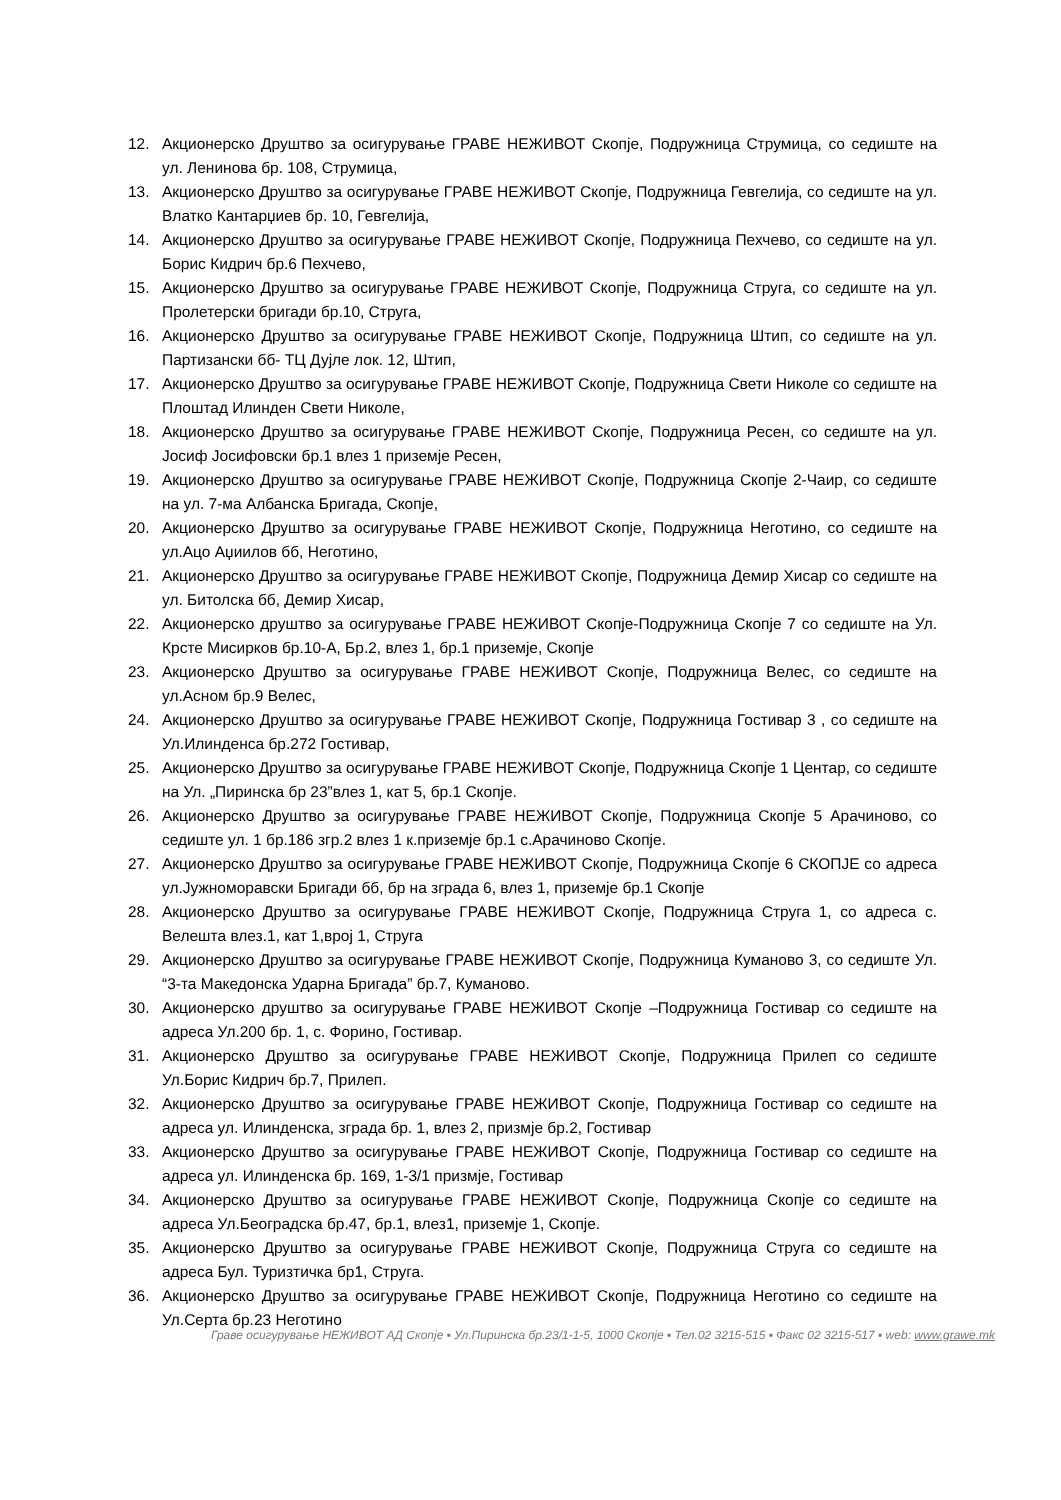12. Акционерско Друштво за осигурување ГРАВЕ НЕЖИВОТ Скопје, Подружница Струмица, со седиште на ул. Ленинова бр. 108, Струмица,
13. Акционерско Друштво за осигурување ГРАВЕ НЕЖИВОТ Скопје, Подружница Гевгелија, со седиште на ул. Влатко Кантарџиев бр. 10, Гевгелија,
14. Акционерско Друштво за осигурување ГРАВЕ НЕЖИВОТ Скопје, Подружница Пехчево, со седиште на ул. Борис Кидрич бр.6 Пехчево,
15. Акционерско Друштво за осигурување ГРАВЕ НЕЖИВОТ Скопје, Подружница Струга, со седиште на ул. Пролетерски бригади бр.10, Струга,
16. Акционерско Друштво за осигурување ГРАВЕ НЕЖИВОТ Скопје, Подружница Штип, со седиште на ул. Партизански бб- ТЦ Дуjле лок. 12, Штип,
17. Акционерско Друштво за осигурување ГРАВЕ НЕЖИВОТ Скопје, Подружница Свети Николе со седиште на Плоштад Илинден Свети Николе,
18. Акционерско Друштво за осигурување ГРАВЕ НЕЖИВОТ Скопје, Подружница Ресен, со седиште на ул. Јосиф Јосифовски бр.1 влез 1 приземје Ресен,
19. Акционерско Друштво за осигурување ГРАВЕ НЕЖИВОТ Скопје, Подружница Скопје 2-Чаир, со седиште на ул. 7-ма Албанска Бригада, Скопје,
20. Акционерско Друштво за осигурување ГРАВЕ НЕЖИВОТ Скопје, Подружница Неготино, со седиште на ул.Ацо Аџиилов бб, Неготино,
21. Акционерско Друштво за осигурување ГРАВЕ НЕЖИВОТ Скопје, Подружница Демир Хисар со седиште на ул. Битолска бб, Демир Хисар,
22. Акционерско друштво за осигурување ГРАВЕ НЕЖИВОТ Скопје-Подружница Скопје 7 со седиште на Ул. Крсте Мисирков бр.10-А, Бр.2, влез 1, бр.1 приземје, Скопје
23. Акционерско Друштво за осигурување ГРАВЕ НЕЖИВОТ Скопје, Подружница Велес, со седиште на ул.Асном бр.9 Велес,
24. Акционерско Друштво за осигурување ГРАВЕ НЕЖИВОТ Скопје, Подружница Гостивар 3 , со седиште на Ул.Илинденса бр.272 Гостивар,
25. Акционерско Друштво за осигурување ГРАВЕ НЕЖИВОТ Скопје, Подружница Скопје 1 Центар, со седиште на Ул. „Пиринска бр 23”влез 1, кат 5, бр.1 Скопје.
26. Акционерско Друштво за осигурување ГРАВЕ НЕЖИВОТ Скопје, Подружница Скопје 5 Арачиново, со седиште ул. 1 бр.186 згр.2 влез 1 к.приземје бр.1 с.Арачиново Скопје.
27. Акционерско Друштво за осигурување ГРАВЕ НЕЖИВОТ Скопје, Подружница Скопје 6 СКОПЈЕ со адреса ул.Јужноморавски Бригади бб, бр на зграда 6, влез 1, приземје бр.1 Скопје
28. Акционерско Друштво за осигурување ГРАВЕ НЕЖИВОТ Скопје, Подружница Струга 1, со адреса с. Велешта влез.1, кат 1,врој 1, Струга
29. Акционерско Друштво за осигурување ГРАВЕ НЕЖИВОТ Скопје, Подружница Куманово 3, со седиште Ул. “3-та Македонска Ударна Бригада” бр.7, Куманово.
30. Акционерско друштво за осигурување ГРАВЕ НЕЖИВОТ Скопје –Подружница Гостивар со седиште на адреса Ул.200 бр. 1, с. Форино, Гостивар.
31. Акционерско Друштво за осигурување ГРАВЕ НЕЖИВОТ Скопје, Подружница Прилеп со седиште Ул.Борис Кидрич бр.7, Прилеп.
32. Акционерско Друштво за осигурување ГРАВЕ НЕЖИВОТ Скопје, Подружница Гостивар со седиште на адреса ул. Илинденска, зграда бр. 1, влез 2, призмје бр.2, Гостивар
33. Акционерско Друштво за осигурување ГРАВЕ НЕЖИВОТ Скопје, Подружница Гостивар со седиште на адреса ул. Илинденска бр. 169, 1-3/1 призмје, Гостивар
34. Акционерско Друштво за осигурување ГРАВЕ НЕЖИВОТ Скопје, Подружница Скопје со седиште на адреса Ул.Београдска бр.47, бр.1, влез1, приземје 1, Скопје.
35. Акционерско Друштво за осигурување ГРАВЕ НЕЖИВОТ Скопје, Подружница Струга со седиште на адреса Бул. Туризтичка бр1, Струга.
36. Акционерско Друштво за осигурување ГРАВЕ НЕЖИВОТ Скопје, Подружница Неготино со седиште на Ул.Серта бр.23 Неготино
Граве осигурување НЕЖИВОТ АД Скопје ▪ Ул.Пиринска бр.23/1-1-5, 1000 Скопје ▪ Тел.02 3215-515 ▪ Факс 02 3215-517 ▪ web: www.grawe.mk